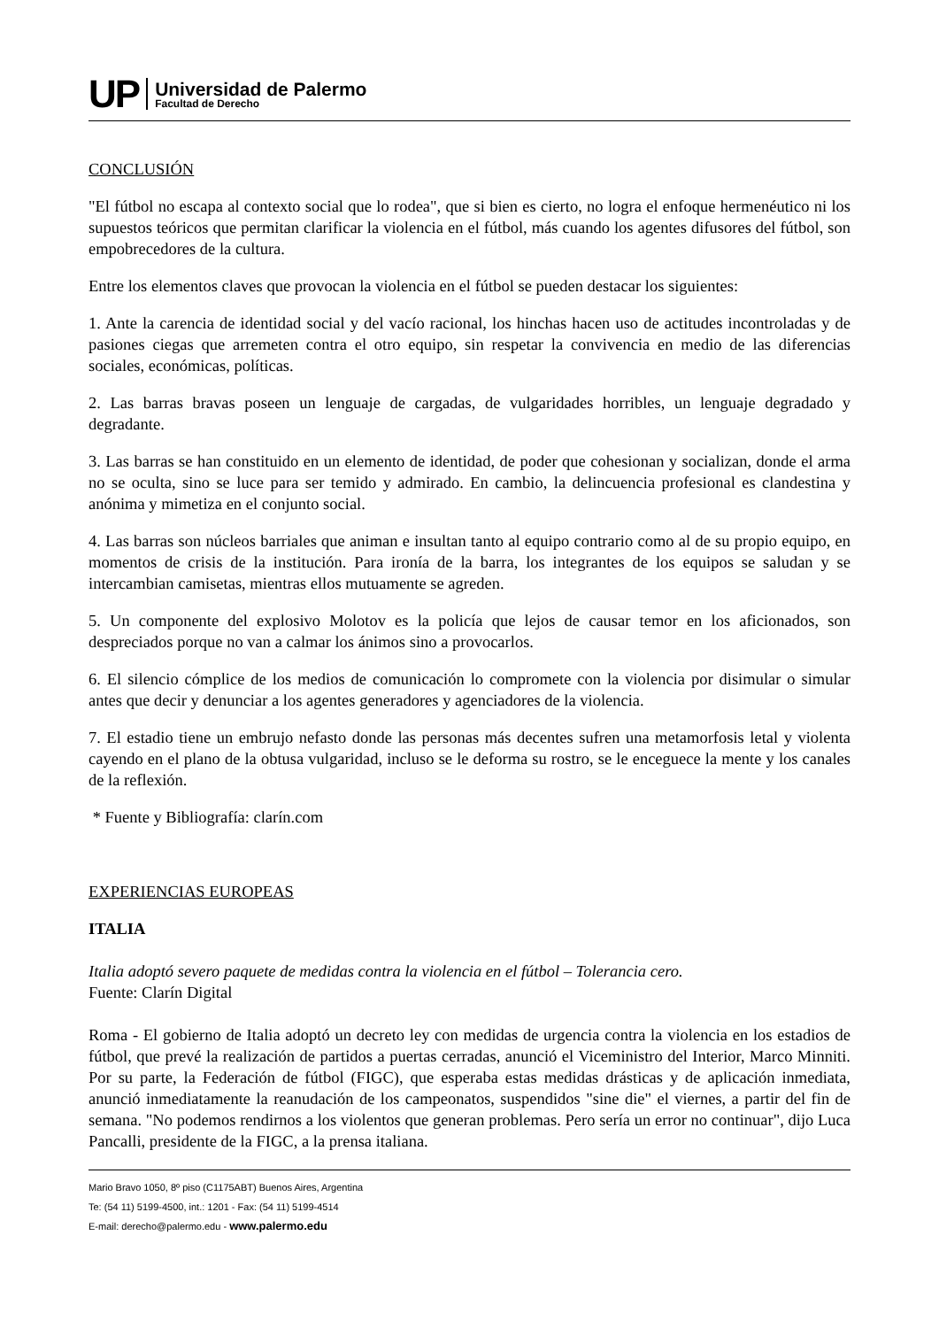UP
Universidad de Palermo
Facultad de Derecho
CONCLUSIÓN
"El fútbol no escapa al contexto social que lo rodea", que si bien es cierto, no logra el enfoque hermenéutico ni los supuestos teóricos que permitan clarificar la violencia en el fútbol, más cuando los agentes difusores del fútbol, son empobrecedores de la cultura.
Entre los elementos claves que provocan la violencia en el fútbol se pueden destacar los siguientes:
1. Ante la carencia de identidad social y del vacío racional, los hinchas hacen uso de actitudes incontroladas y de pasiones ciegas que arremeten contra el otro equipo, sin respetar la convivencia en medio de las diferencias sociales, económicas, políticas.
2. Las barras bravas poseen un lenguaje de cargadas, de vulgaridades horribles, un lenguaje degradado y degradante.
3. Las barras se han constituido en un elemento de identidad, de poder que cohesionan y socializan, donde el arma no se oculta, sino se luce para ser temido y admirado. En cambio, la delincuencia profesional es clandestina y anónima y mimetiza en el conjunto social.
4. Las barras son núcleos barriales que animan e insultan tanto al equipo contrario como al de su propio equipo, en momentos de crisis de la institución. Para ironía de la barra, los integrantes de los equipos se saludan y se intercambian camisetas, mientras ellos mutuamente se agreden.
5. Un componente del explosivo Molotov es la policía que lejos de causar temor en los aficionados, son despreciados porque no van a calmar los ánimos sino a provocarlos.
6. El silencio cómplice de los medios de comunicación lo compromete con la violencia por disimular o simular antes que decir y denunciar a los agentes generadores y agenciadores de la violencia.
7. El estadio tiene un embrujo nefasto donde las personas más decentes sufren una metamorfosis letal y violenta cayendo en el plano de la obtusa vulgaridad, incluso se le deforma su rostro, se le enceguece la mente y los canales de la reflexión.
* Fuente y Bibliografía: clarín.com
EXPERIENCIAS EUROPEAS
ITALIA
Italia adoptó severo paquete de medidas contra la violencia en el fútbol – Tolerancia cero.
Fuente: Clarín Digital
Roma - El gobierno de Italia adoptó un decreto ley con medidas de urgencia contra la violencia en los estadios de fútbol, que prevé la realización de partidos a puertas cerradas, anunció el Viceministro del Interior, Marco Minniti. Por su parte, la Federación de fútbol (FIGC), que esperaba estas medidas drásticas y de aplicación inmediata, anunció inmediatamente la reanudación de los campeonatos, suspendidos "sine die" el viernes, a partir del fin de semana. "No podemos rendirnos a los violentos que generan problemas. Pero sería un error no continuar", dijo Luca Pancalli, presidente de la FIGC, a la prensa italiana.
Mario Bravo 1050, 8º piso (C1175ABT) Buenos Aires, Argentina
Te: (54 11) 5199-4500, int.: 1201 - Fax: (54 11) 5199-4514
E-mail: derecho@palermo.edu - www.palermo.edu